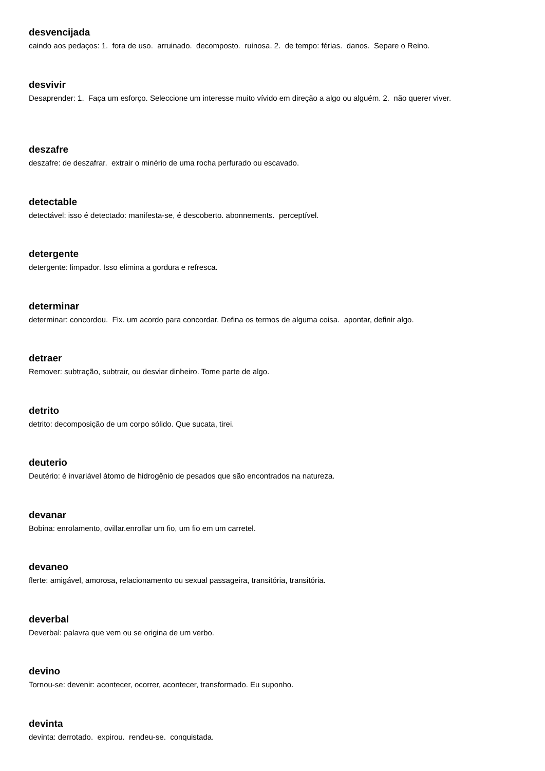desvencijada
caindo aos pedaços: 1. fora de uso. arruinado. decomposto. ruinosa. 2. de tempo: férias. danos. Separe o Reino.
desvivir
Desaprender: 1. Faça um esforço. Seleccione um interesse muito vívido em direção a algo ou alguém. 2. não querer viver.
deszafre
deszafre: de deszafrar. extrair o minério de uma rocha perfurado ou escavado.
detectable
detectável: isso é detectado: manifesta-se, é descoberto. abonnements. perceptível.
detergente
detergente: limpador. Isso elimina a gordura e refresca.
determinar
determinar: concordou. Fix. um acordo para concordar. Defina os termos de alguma coisa. apontar, definir algo.
detraer
Remover: subtração, subtrair, ou desviar dinheiro. Tome parte de algo.
detrito
detrito: decomposição de um corpo sólido. Que sucata, tirei.
deuterio
Deutério: é invariável átomo de hidrogênio de pesados que são encontrados na natureza.
devanar
Bobina: enrolamento, ovillar.enrollar um fio, um fio em um carretel.
devaneo
flerte: amigável, amorosa, relacionamento ou sexual passageira, transitória, transitória.
deverbal
Deverbal: palavra que vem ou se origina de um verbo.
devino
Tornou-se: devenir: acontecer, ocorrer, acontecer, transformado. Eu suponho.
devinta
devinta: derrotado. expirou. rendeu-se. conquistada.